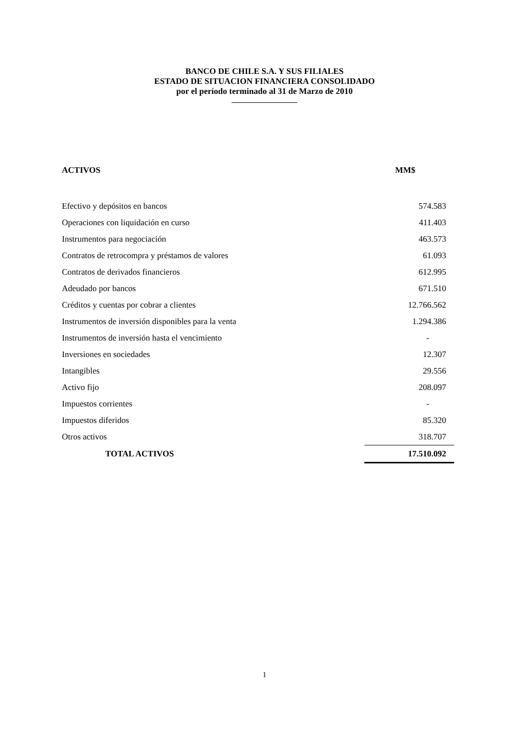BANCO DE CHILE S.A. Y SUS FILIALES
ESTADO DE SITUACION FINANCIERA CONSOLIDADO
por el período terminado al 31 de Marzo de 2010
| ACTIVOS | MM$ |
| --- | --- |
| Efectivo y depósitos en bancos | 574.583 |
| Operaciones con liquidación en curso | 411.403 |
| Instrumentos para negociación | 463.573 |
| Contratos de retrocompra y préstamos de valores | 61.093 |
| Contratos de derivados financieros | 612.995 |
| Adeudado por bancos | 671.510 |
| Créditos y cuentas por cobrar a clientes | 12.766.562 |
| Instrumentos de inversión disponibles para la venta | 1.294.386 |
| Instrumentos de inversión hasta el vencimiento | - |
| Inversiones en sociedades | 12.307 |
| Intangibles | 29.556 |
| Activo fijo | 208.097 |
| Impuestos corrientes | - |
| Impuestos diferidos | 85.320 |
| Otros activos | 318.707 |
| TOTAL ACTIVOS | 17.510.092 |
1